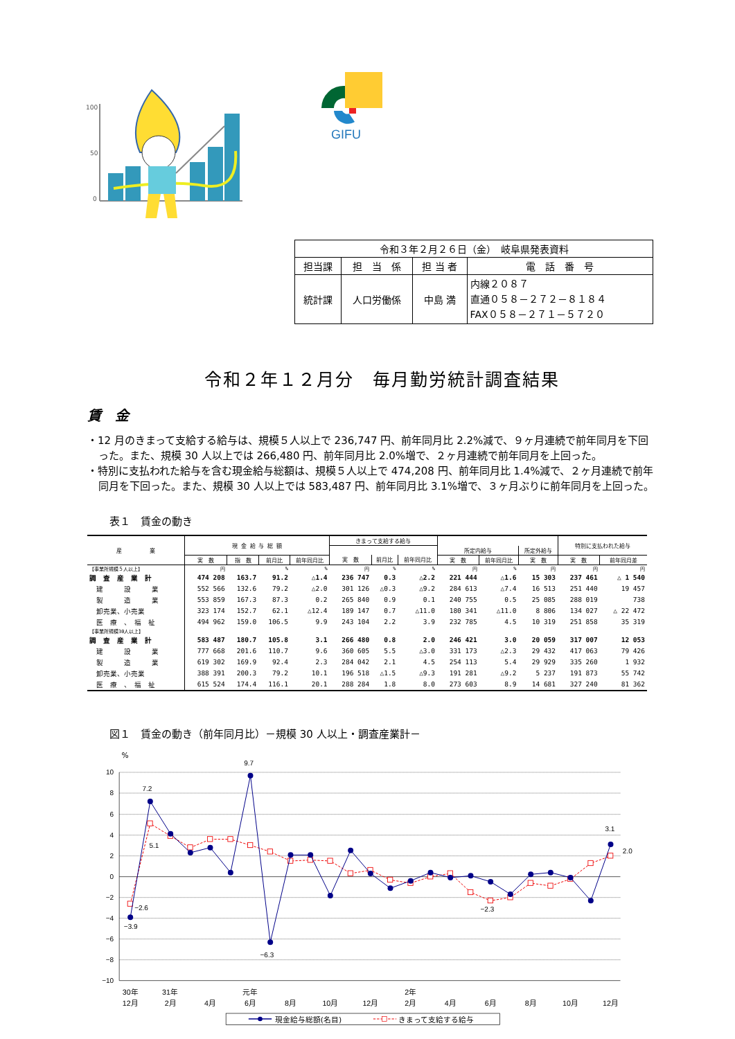100
50
0
GIFU
| 令和３年２月２６日（金） 岐阜県発表資料 | | | |
| 担当課 | 担 当 係 | 担 当 者 | 電 話 番 号 |
| 統計課 | 人口労働係 | 中島 満 | 内線２０８７ 直通０５８－２７２－８１８４ FAX０５８－２７１－５７２０ |
令和２年１２月分　毎月勤労統計調査結果
賃　金
・12 月のきまって支給する給与は、規模５人以上で 236,747 円、前年同月比 2.2%減で、９ヶ月連続で前年同月を下回った。また、規模 30 人以上では 266,480 円、前年同月比 2.0%増で、２ヶ月連続で前年同月を上回った。
・特別に支払われた給与を含む現金給与総額は、規模５人以上で 474,208 円、前年同月比 1.4%減で、２ヶ月連続で前年同月を下回った。また、規模 30 人以上では 583,487 円、前年同月比 3.1%増で、３ヶ月ぶりに前年同月を上回った。
表１　賃金の動き
| 産 業 | 現 金 給 与 総 額 | | | | きまって支給する給与 | | | | | | 特別に支払われた給与 | |
| --- | --- | --- | --- | --- | --- | --- | --- | --- | --- | --- | --- | --- |
| | | | | | | | | 所定内給与 | | 所定外給与 | | |
| | 実 数 | 指 数 | 前月比 | 前年同月比 | 実 数 | 前月比 | 前年同月比 | 実 数 | 前年同月比 | 実 数 | 実 数 | 前年同月差 |
| 【事業所規模５人以上】 | 円 | | % | % | 円 | % | % | 円 | % | 円 | 円 | 円 |
| 調 査 産 業 計 | 474 208 | 163.7 | 91.2 | △1.4 | 236 747 | 0.3 | △2.2 | 221 444 | △1.6 | 15 303 | 237 461 | △ 1 540 |
| 建 設 業 | 552 566 | 132.6 | 79.2 | △2.0 | 301 126 | △0.3 | △9.2 | 284 613 | △7.4 | 16 513 | 251 440 | 19 457 |
| 製 造 業 | 553 859 | 167.3 | 87.3 | 0.2 | 265 840 | 0.9 | 0.1 | 240 755 | 0.5 | 25 085 | 288 019 | 738 |
| 卸売業、小売業 | 323 174 | 152.7 | 62.1 | △12.4 | 189 147 | 0.7 | △11.0 | 180 341 | △11.0 | 8 806 | 134 027 | △ 22 472 |
| 医 療 、 福 祉 | 494 962 | 159.0 | 106.5 | 9.9 | 243 104 | 2.2 | 3.9 | 232 785 | 4.5 | 10 319 | 251 858 | 35 319 |
| 【事業所規模30人以上】 | | | | | | | | | | | | |
| 調 査 産 業 計 | 583 487 | 180.7 | 105.8 | 3.1 | 266 480 | 0.8 | 2.0 | 246 421 | 3.0 | 20 059 | 317 007 | 12 053 |
| 建 設 業 | 777 668 | 201.6 | 110.7 | 9.6 | 360 605 | 5.5 | △3.0 | 331 173 | △2.3 | 29 432 | 417 063 | 79 426 |
| 製 造 業 | 619 302 | 169.9 | 92.4 | 2.3 | 284 042 | 2.1 | 4.5 | 254 113 | 5.4 | 29 929 | 335 260 | 1 932 |
| 卸売業、小売業 | 388 391 | 200.3 | 79.2 | 10.1 | 196 518 | △1.5 | △9.3 | 191 281 | △9.2 | 5 237 | 191 873 | 55 742 |
| 医 療 、 福 祉 | 615 524 | 174.4 | 116.1 | 20.1 | 288 284 | 1.8 | 8.0 | 273 603 | 8.9 | 14 681 | 327 240 | 81 362 |
図１　賃金の動き（前年同月比）－規模 30 人以上・調査産業計－
10
8
6
4
2
0
−2
−4
−6
−8
−10
%
7.2
9.7
3.1
2.0
5.1
−2.6
−3.9
−6.3
−2.3
30年
31年
元年
2年
12月
2月
4月
6月
8月
10月
12月
2月
4月
6月
8月
10月
12月
現金給与総額(名目)
きまって支給する給与